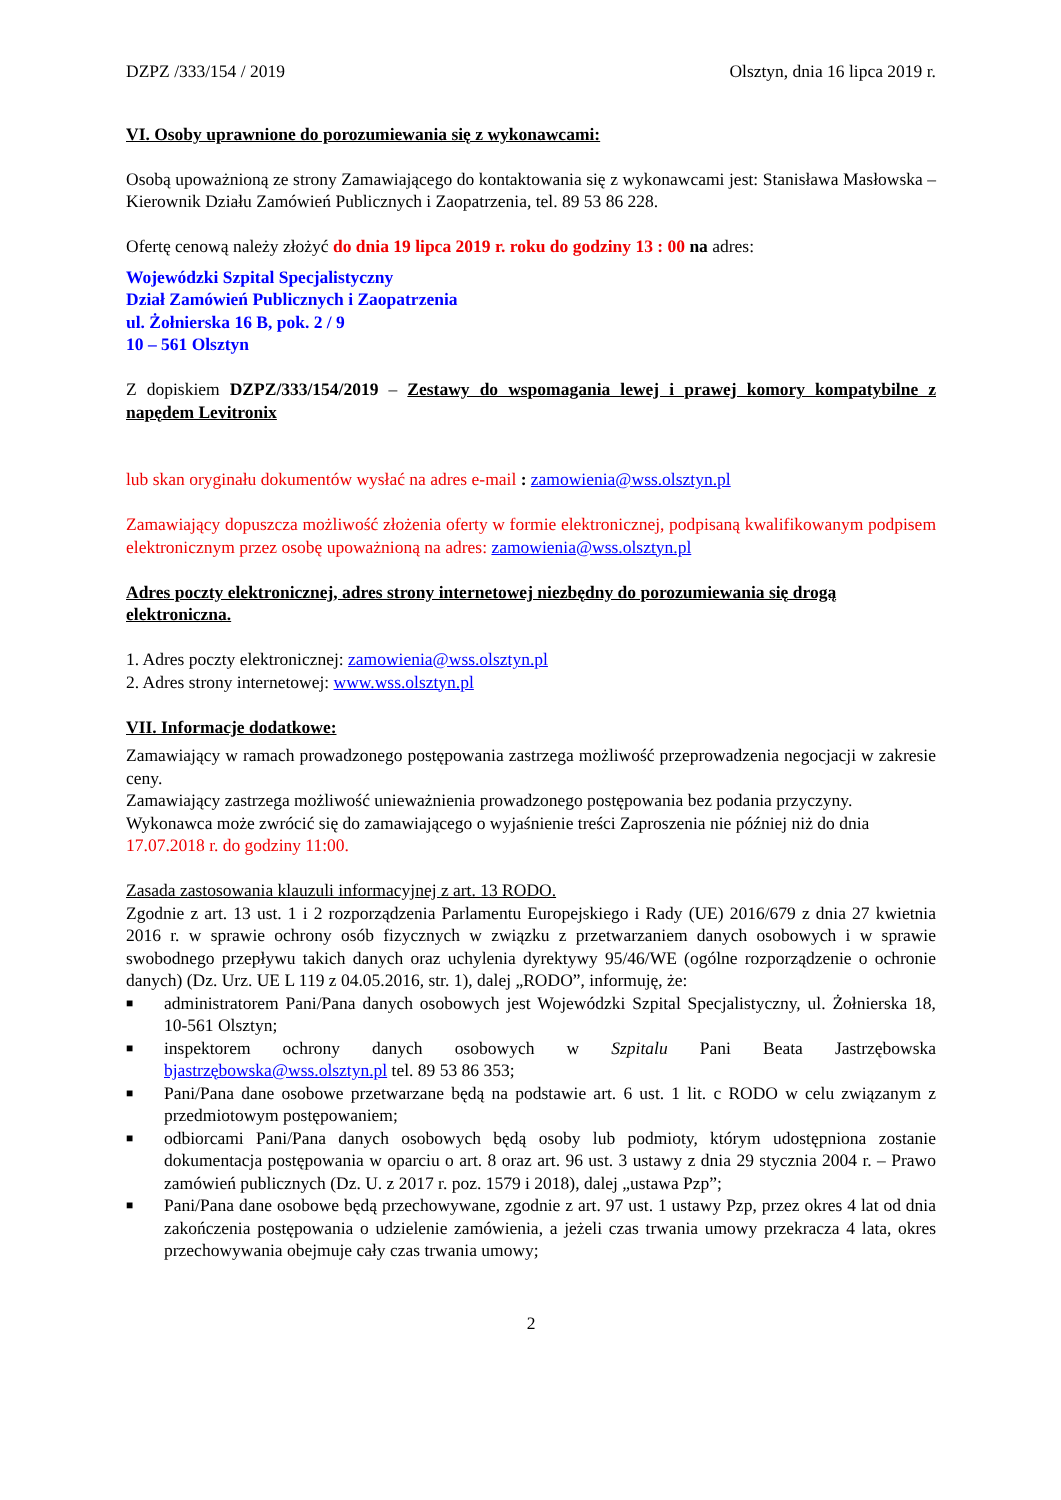DZPZ /333/154 / 2019 Olsztyn, dnia 16 lipca 2019 r.
VI. Osoby uprawnione do porozumiewania się z wykonawcami:
Osobą upoważnioną ze strony Zamawiającego do kontaktowania się z wykonawcami jest: Stanisława Masłowska – Kierownik Działu Zamówień Publicznych i Zaopatrzenia, tel. 89 53 86 228.
Ofertę cenową należy złożyć do dnia 19 lipca 2019 r. roku do godziny 13 : 00 na adres:
Wojewódzki Szpital Specjalistyczny
Dział Zamówień Publicznych i Zaopatrzenia
ul. Żołnierska 16 B, pok. 2 / 9
10 – 561 Olsztyn
Z dopiskiem DZPZ/333/154/2019 – Zestawy do wspomagania lewej i prawej komory kompatybilne z napędem Levitronix
lub skan oryginału dokumentów wysłać na adres e-mail : zamowienia@wss.olsztyn.pl
Zamawiający dopuszcza możliwość złożenia oferty w formie elektronicznej, podpisaną kwalifikowanym podpisem elektronicznym przez osobę upoważnioną na adres: zamowienia@wss.olsztyn.pl
Adres poczty elektronicznej, adres strony internetowej niezbędny do porozumiewania się drogą elektroniczna.
1. Adres poczty elektronicznej: zamowienia@wss.olsztyn.pl
2. Adres strony internetowej: www.wss.olsztyn.pl
VII. Informacje dodatkowe:
Zamawiający w ramach prowadzonego postępowania zastrzega możliwość przeprowadzenia negocjacji w zakresie ceny.
Zamawiający zastrzega możliwość unieważnienia prowadzonego postępowania bez podania przyczyny.
Wykonawca może zwrócić się do zamawiającego o wyjaśnienie treści Zaproszenia nie później niż do dnia 17.07.2018 r. do godziny 11:00.
Zasada zastosowania klauzuli informacyjnej z art. 13 RODO.
Zgodnie z art. 13 ust. 1 i 2 rozporządzenia Parlamentu Europejskiego i Rady (UE) 2016/679 z dnia 27 kwietnia 2016 r. w sprawie ochrony osób fizycznych w związku z przetwarzaniem danych osobowych i w sprawie swobodnego przepływu takich danych oraz uchylenia dyrektywy 95/46/WE (ogólne rozporządzenie o ochronie danych) (Dz. Urz. UE L 119 z 04.05.2016, str. 1), dalej „RODO”, informuję, że:
■ administratorem Pani/Pana danych osobowych jest Wojewódzki Szpital Specjalistyczny, ul. Żołnierska 18, 10-561 Olsztyn;
■ inspektorem ochrony danych osobowych w Szpitalu Pani Beata Jastrzębowska bjastrzębowska@wss.olsztyn.pl tel. 89 53 86 353;
■ Pani/Pana dane osobowe przetwarzane będą na podstawie art. 6 ust. 1 lit. c RODO w celu związanym z przedmiotowym postępowaniem;
■ odbiorcami Pani/Pana danych osobowych będą osoby lub podmioty, którym udostępniona zostanie dokumentacja postępowania w oparciu o art. 8 oraz art. 96 ust. 3 ustawy z dnia 29 stycznia 2004 r. – Prawo zamówień publicznych (Dz. U. z 2017 r. poz. 1579 i 2018), dalej „ustawa Pzp”;
■ Pani/Pana dane osobowe będą przechowywane, zgodnie z art. 97 ust. 1 ustawy Pzp, przez okres 4 lat od dnia zakończenia postępowania o udzielenie zamówienia, a jeżeli czas trwania umowy przekracza 4 lata, okres przechowywania obejmuje cały czas trwania umowy;
2